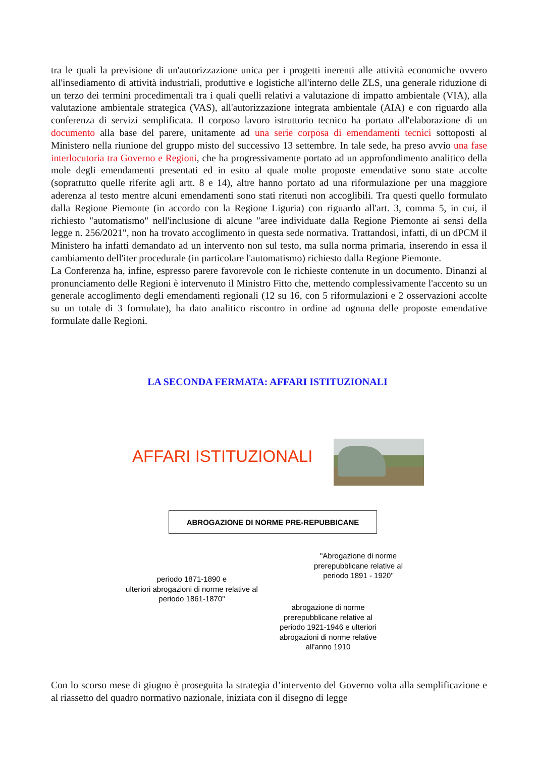tra le quali la previsione di un'autorizzazione unica per i progetti inerenti alle attività economiche ovvero all'insediamento di attività industriali, produttive e logistiche all'interno delle ZLS, una generale riduzione di un terzo dei termini procedimentali tra i quali quelli relativi a valutazione di impatto ambientale (VIA), alla valutazione ambientale strategica (VAS), all'autorizzazione integrata ambientale (AIA) e con riguardo alla conferenza di servizi semplificata. Il corposo lavoro istruttorio tecnico ha portato all'elaborazione di un documento alla base del parere, unitamente ad una serie corposa di emendamenti tecnici sottoposti al Ministero nella riunione del gruppo misto del successivo 13 settembre. In tale sede, ha preso avvio una fase interlocutoria tra Governo e Regioni, che ha progressivamente portato ad un approfondimento analitico della mole degli emendamenti presentati ed in esito al quale molte proposte emendative sono state accolte (soprattutto quelle riferite agli artt. 8 e 14), altre hanno portato ad una riformulazione per una maggiore aderenza al testo mentre alcuni emendamenti sono stati ritenuti non accoglibili. Tra questi quello formulato dalla Regione Piemonte (in accordo con la Regione Liguria) con riguardo all'art. 3, comma 5, in cui, il richiesto "automatismo" nell'inclusione di alcune "aree individuate dalla Regione Piemonte ai sensi della legge n. 256/2021", non ha trovato accoglimento in questa sede normativa. Trattandosi, infatti, di un dPCM il Ministero ha infatti demandato ad un intervento non sul testo, ma sulla norma primaria, inserendo in essa il cambiamento dell'iter procedurale (in particolare l'automatismo) richiesto dalla Regione Piemonte.
La Conferenza ha, infine, espresso parere favorevole con le richieste contenute in un documento. Dinanzi al pronunciamento delle Regioni è intervenuto il Ministro Fitto che, mettendo complessivamente l'accento su un generale accoglimento degli emendamenti regionali (12 su 16, con 5 riformulazioni e 2 osservazioni accolte su un totale di 3 formulate), ha dato analitico riscontro in ordine ad ognuna delle proposte emendative formulate dalle Regioni.
LA SECONDA FERMATA: AFFARI ISTITUZIONALI
AFFARI ISTITUZIONALI
ABROGAZIONE DI NORME PRE-REPUBBICANE
"Abrogazione di norme prerepubblicane relative al periodo 1891 - 1920"
periodo 1871-1890 e
ulteriori abrogazioni di norme relative al periodo 1861-1870"
abrogazione di norme prerepubblicane relative al periodo 1921-1946 e ulteriori abrogazioni di norme relative all'anno 1910
Con lo scorso mese di giugno è proseguita la strategia d’intervento del Governo volta alla semplificazione e al riassetto del quadro normativo nazionale, iniziata con il disegno di legge